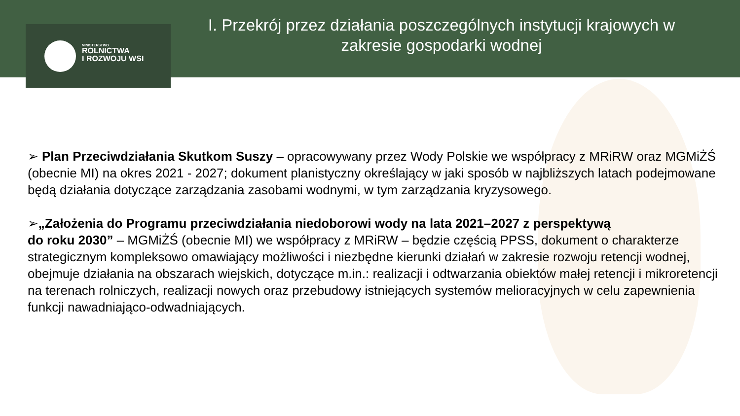MINISTERSTWO
ROLNICTWA
I ROZWOJU WSI
I. Przekrój przez działania poszczególnych instytucji krajowych w zakresie gospodarki wodnej
➢ Plan Przeciwdziałania Skutkom Suszy – opracowywany przez Wody Polskie we współpracy z MRiRW oraz MGMiŻŚ (obecnie MI) na okres 2021 - 2027; dokument planistyczny określający w jaki sposób w najbliższych latach podejmowane będą działania dotyczące zarządzania zasobami wodnymi, w tym zarządzania kryzysowego.
➢„Założenia do Programu przeciwdziałania niedoborowi wody na lata 2021–2027 z perspektywą
do roku 2030” – MGMiŻŚ (obecnie MI) we współpracy z MRiRW – będzie częścią PPSS, dokument o charakterze strategicznym kompleksowo omawiający możliwości i niezbędne kierunki działań w zakresie rozwoju retencji wodnej, obejmuje działania na obszarach wiejskich, dotyczące m.in.: realizacji i odtwarzania obiektów małej retencji i mikroretencji na terenach rolniczych, realizacji nowych oraz przebudowy istniejących systemów melioracyjnych w celu zapewnienia funkcji nawadniająco-odwadniających.